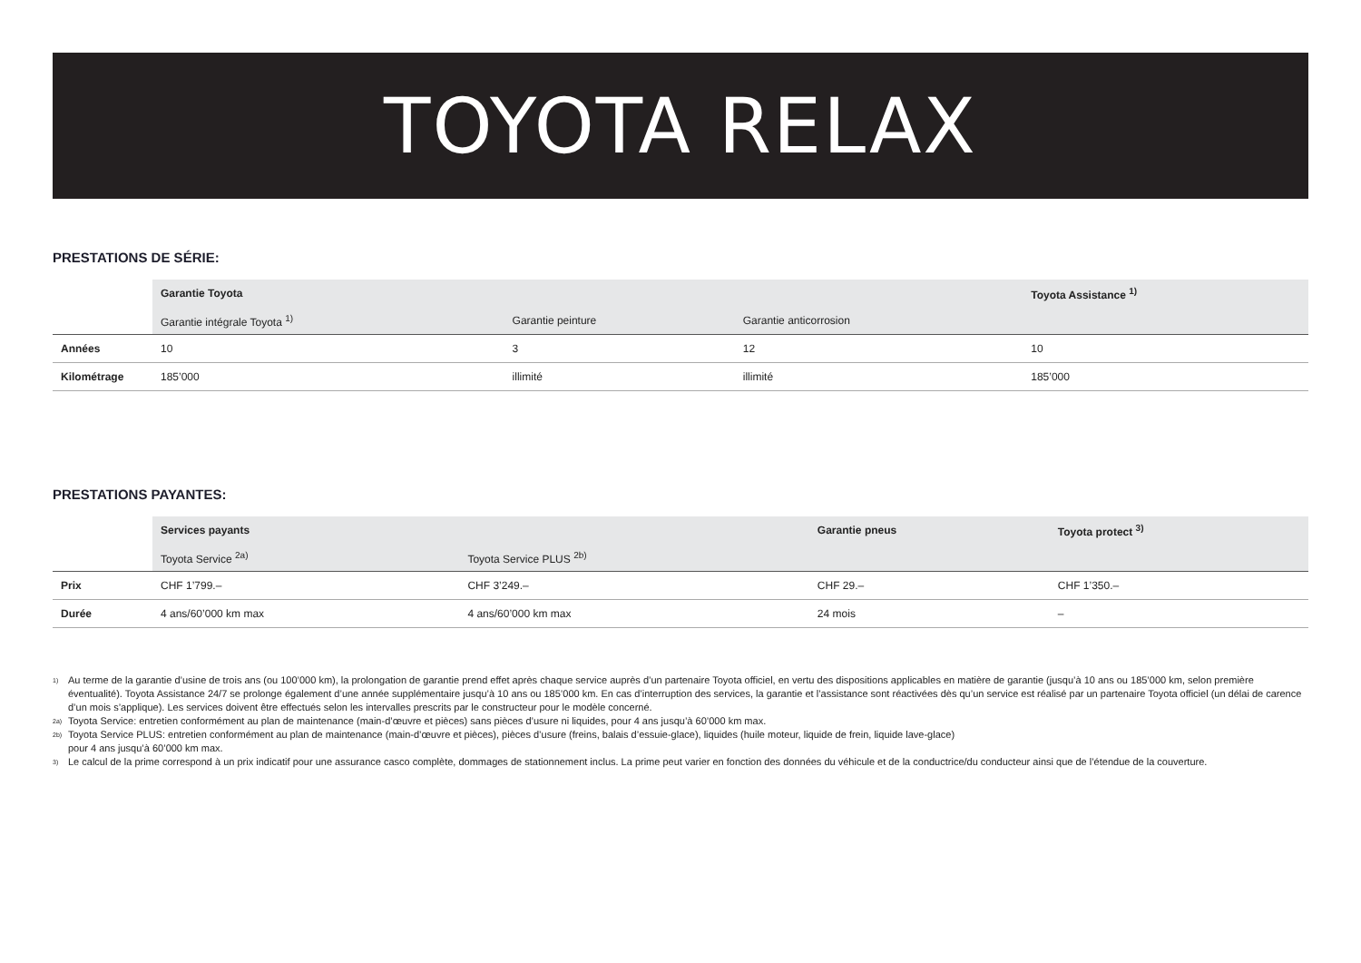TOYOTA RELAX
PRESTATIONS DE SÉRIE:
| | Garantie Toyota | | | Toyota Assistance <sup>1)</sup> |
| --- | --- | --- | --- | --- |
| | Garantie intégrale Toyota <sup>1)</sup> | Garantie peinture | Garantie anticorrosion | |
| Années | 10 | 3 | 12 | 10 |
| Kilométrage | 185’000 | illimité | illimité | 185’000 |
PRESTATIONS PAYANTES:
| | Services payants | | Garantie pneus | Toyota protect <sup>3)</sup> |
| --- | --- | --- | --- | --- |
| | Toyota Service <sup>2a)</sup> | Toyota Service PLUS <sup>2b)</sup> | | |
| Prix | CHF 1’799.– | CHF 3’249.– | CHF 29.– | CHF 1’350.– |
| Durée | 4 ans/60’000 km max | 4 ans/60’000 km max | 24 mois | – |
<sup>1)</sup> Au terme de la garantie d’usine de trois ans (ou 100’000 km), la prolongation de garantie prend effet après chaque service auprès d’un partenaire Toyota officiel, en vertu des dispositions applicables en matière de garantie (jusqu’à 10 ans ou 185’000 km, selon première éventualité). Toyota Assistance 24/7 se prolonge également d’une année supplémentaire jusqu’à 10 ans ou 185’000 km. En cas d’interruption des services, la garantie et l’assistance sont réactivées dès qu’un service est réalisé par un partenaire Toyota officiel (un délai de carence d’un mois s’applique). Les services doivent être effectués selon les intervalles prescrits par le constructeur pour le modèle concerné.
<sup>2a)</sup> Toyota Service: entretien conformément au plan de maintenance (main-d’œuvre et pièces) sans pièces d’usure ni liquides, pour 4 ans jusqu’à 60’000 km max.
<sup>2b)</sup> Toyota Service PLUS: entretien conformément au plan de maintenance (main-d’œuvre et pièces), pièces d’usure (freins, balais d’essuie-glace), liquides (huile moteur, liquide de frein, liquide lave-glace)
pour 4 ans jusqu’à 60’000 km max.
<sup>3)</sup> Le calcul de la prime correspond à un prix indicatif pour une assurance casco complète, dommages de stationnement inclus. La prime peut varier en fonction des données du véhicule et de la conductrice/du conducteur ainsi que de l’étendue de la couverture.